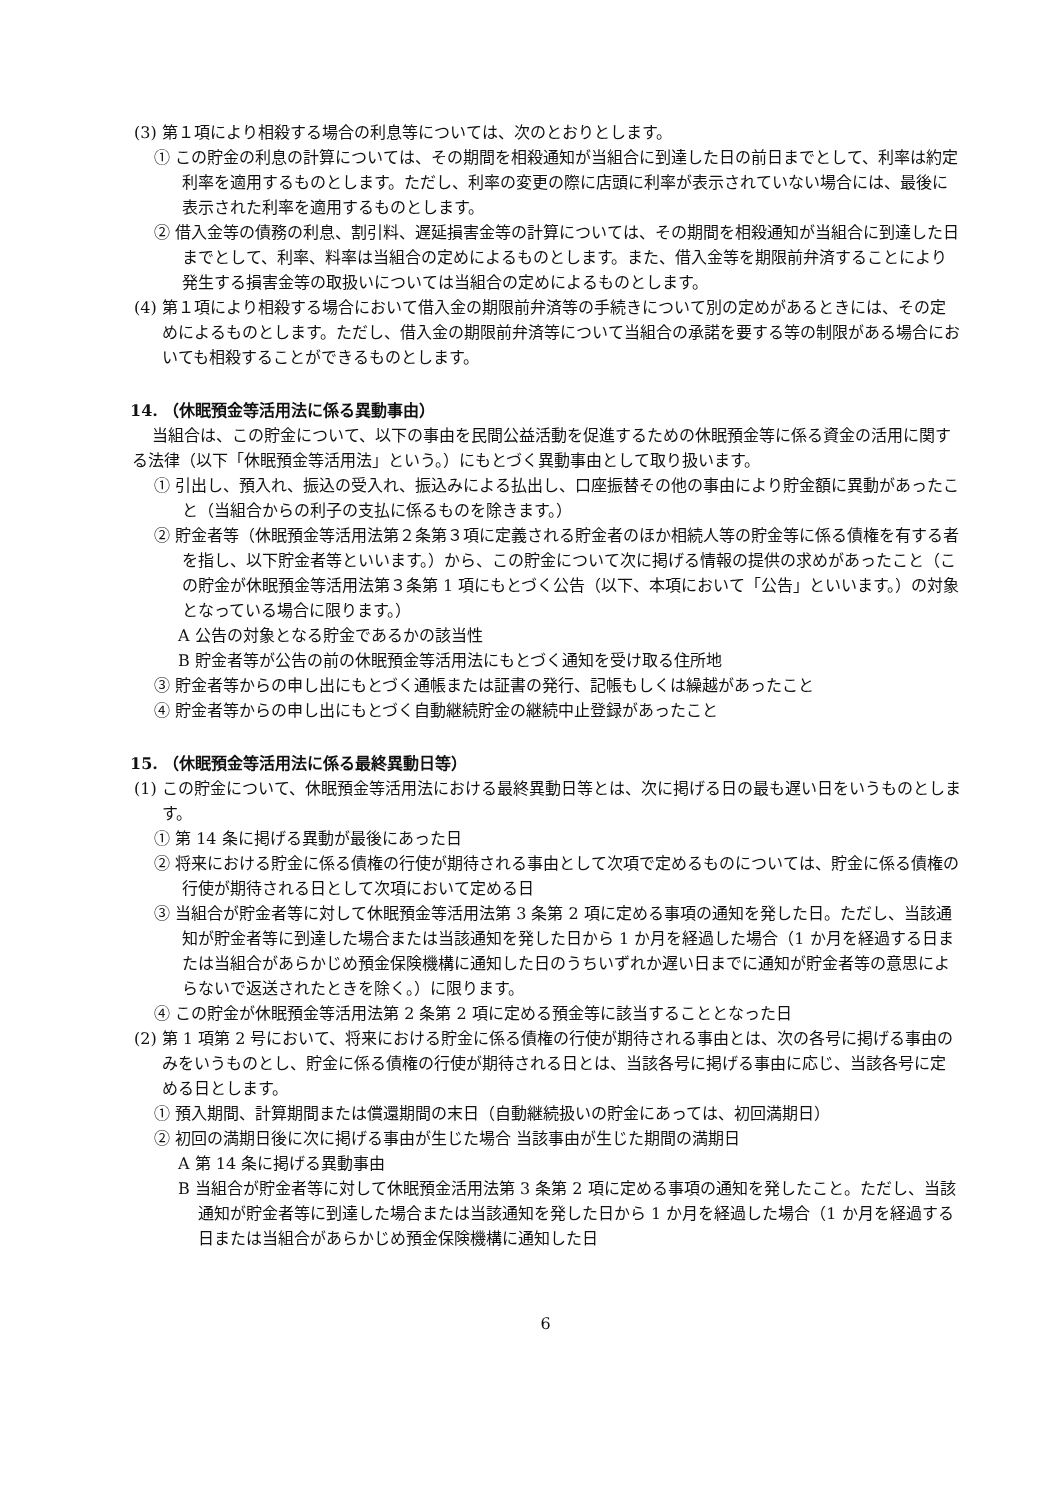(3) 第１項により相殺する場合の利息等については、次のとおりとします。
① この貯金の利息の計算については、その期間を相殺通知が当組合に到達した日の前日までとして、利率は約定利率を適用するものとします。ただし、利率の変更の際に店頭に利率が表示されていない場合には、最後に表示された利率を適用するものとします。
② 借入金等の債務の利息、割引料、遅延損害金等の計算については、その期間を相殺通知が当組合に到達した日までとして、利率、料率は当組合の定めによるものとします。また、借入金等を期限前弁済することにより発生する損害金等の取扱いについては当組合の定めによるものとします。
(4) 第１項により相殺する場合において借入金の期限前弁済等の手続きについて別の定めがあるときには、その定めによるものとします。ただし、借入金の期限前弁済等について当組合の承諾を要する等の制限がある場合においても相殺することができるものとします。
14. （休眠預金等活用法に係る異動事由）
当組合は、この貯金について、以下の事由を民間公益活動を促進するための休眠預金等に係る資金の活用に関する法律（以下「休眠預金等活用法」という。）にもとづく異動事由として取り扱います。
① 引出し、預入れ、振込の受入れ、振込みによる払出し、口座振替その他の事由により貯金額に異動があったこと（当組合からの利子の支払に係るものを除きます。）
② 貯金者等（休眠預金等活用法第２条第３項に定義される貯金者のほか相続人等の貯金等に係る債権を有する者を指し、以下貯金者等といいます。）から、この貯金について次に掲げる情報の提供の求めがあったこと（この貯金が休眠預金等活用法第３条第 1 項にもとづく公告（以下、本項において「公告」といいます。）の対象となっている場合に限ります。）
A 公告の対象となる貯金であるかの該当性
B 貯金者等が公告の前の休眠預金等活用法にもとづく通知を受け取る住所地
③ 貯金者等からの申し出にもとづく通帳または証書の発行、記帳もしくは繰越があったこと
④ 貯金者等からの申し出にもとづく自動継続貯金の継続中止登録があったこと
15. （休眠預金等活用法に係る最終異動日等）
(1) この貯金について、休眠預金等活用法における最終異動日等とは、次に掲げる日の最も遅い日をいうものとします。
① 第 14 条に掲げる異動が最後にあった日
② 将来における貯金に係る債権の行使が期待される事由として次項で定めるものについては、貯金に係る債権の行使が期待される日として次項において定める日
③ 当組合が貯金者等に対して休眠預金等活用法第 3 条第 2 項に定める事項の通知を発した日。ただし、当該通知が貯金者等に到達した場合または当該通知を発した日から 1 か月を経過した場合（1 か月を経過する日または当組合があらかじめ預金保険機構に通知した日のうちいずれか遅い日までに通知が貯金者等の意思によらないで返送されたときを除く。）に限ります。
④ この貯金が休眠預金等活用法第 2 条第 2 項に定める預金等に該当することとなった日
(2) 第 1 項第 2 号において、将来における貯金に係る債権の行使が期待される事由とは、次の各号に掲げる事由のみをいうものとし、貯金に係る債権の行使が期待される日とは、当該各号に掲げる事由に応じ、当該各号に定める日とします。
① 預入期間、計算期間または償還期間の末日（自動継続扱いの貯金にあっては、初回満期日）
② 初回の満期日後に次に掲げる事由が生じた場合 当該事由が生じた期間の満期日
A 第 14 条に掲げる異動事由
B 当組合が貯金者等に対して休眠預金活用法第 3 条第 2 項に定める事項の通知を発したこと。ただし、当該通知が貯金者等に到達した場合または当該通知を発した日から 1 か月を経過した場合（1 か月を経過する日または当組合があらかじめ預金保険機構に通知した日
6